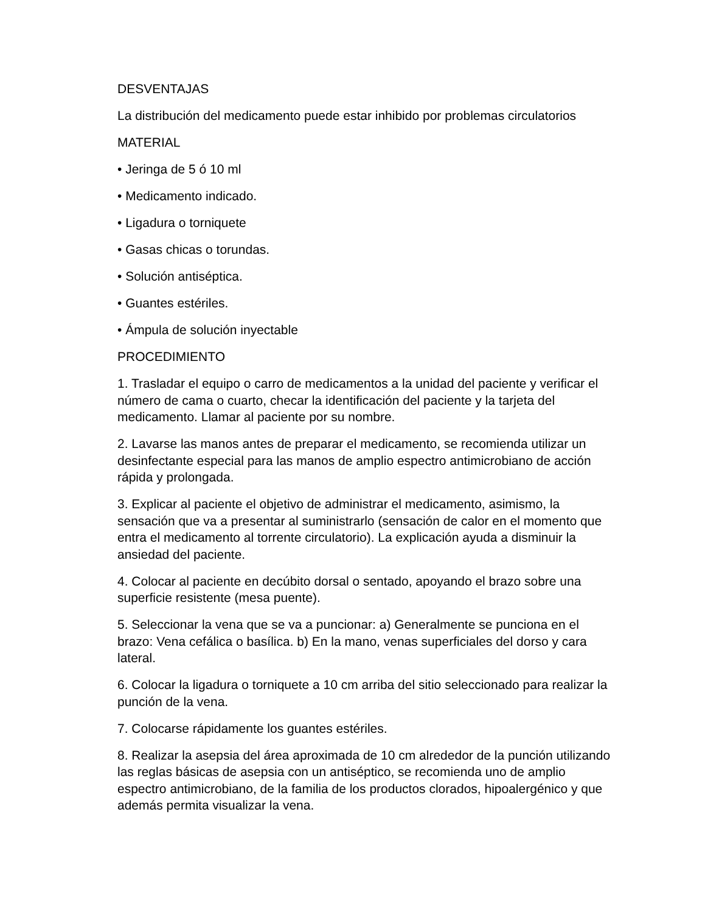DESVENTAJAS
La distribución del medicamento puede estar inhibido por problemas circulatorios
MATERIAL
• Jeringa de 5 ó 10 ml
• Medicamento indicado.
• Ligadura o torniquete
• Gasas chicas o torundas.
• Solución antiséptica.
• Guantes estériles.
• Ámpula de solución inyectable
PROCEDIMIENTO
1. Trasladar el equipo o carro de medicamentos a la unidad del paciente y verificar el número de cama o cuarto, checar la identificación del paciente y la tarjeta del medicamento. Llamar al paciente por su nombre.
2. Lavarse las manos antes de preparar el medicamento, se recomienda utilizar un desinfectante especial para las manos de amplio espectro antimicrobiano de acción rápida y prolongada.
3. Explicar al paciente el objetivo de administrar el medicamento, asimismo, la sensación que va a presentar al suministrarlo (sensación de calor en el momento que entra el medicamento al torrente circulatorio). La explicación ayuda a disminuir la ansiedad del paciente.
4. Colocar al paciente en decúbito dorsal o sentado, apoyando el brazo sobre una superficie resistente (mesa puente).
5. Seleccionar la vena que se va a puncionar: a) Generalmente se punciona en el brazo: Vena cefálica o basílica. b) En la mano, venas superficiales del dorso y cara lateral.
6. Colocar la ligadura o torniquete a 10 cm arriba del sitio seleccionado para realizar la punción de la vena.
7. Colocarse rápidamente los guantes estériles.
8. Realizar la asepsia del área aproximada de 10 cm alrededor de la punción utilizando las reglas básicas de asepsia con un antiséptico, se recomienda uno de amplio espectro antimicrobiano, de la familia de los productos clorados, hipoalergénico y que además permita visualizar la vena.